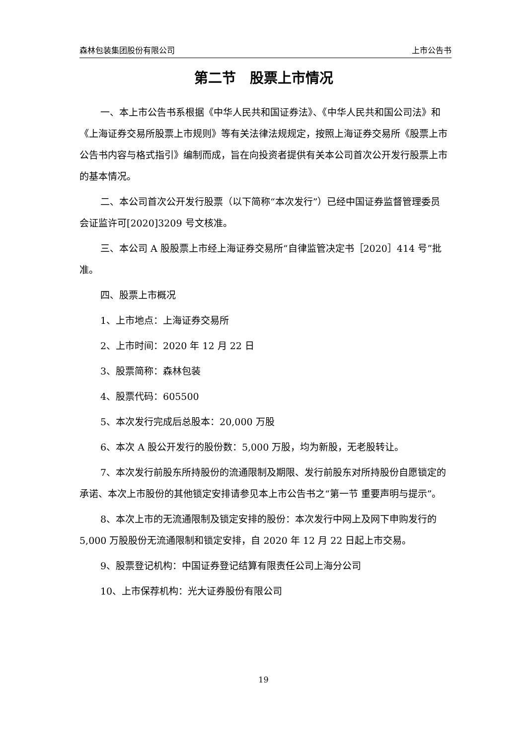森林包装集团股份有限公司 上市公告书
第二节　股票上市情况
一、本上市公告书系根据《中华人民共和国证券法》、《中华人民共和国公司法》和《上海证券交易所股票上市规则》等有关法律法规规定，按照上海证券交易所《股票上市公告书内容与格式指引》编制而成，旨在向投资者提供有关本公司首次公开发行股票上市的基本情况。
二、本公司首次公开发行股票（以下简称“本次发行”）已经中国证券监督管理委员会证监许可[2020]3209 号文核准。
三、本公司 A 股股票上市经上海证券交易所“自律监管决定书［2020］414 号”批准。
四、股票上市概况
1、上市地点：上海证券交易所
2、上市时间：2020 年 12 月 22 日
3、股票简称：森林包装
4、股票代码：605500
5、本次发行完成后总股本：20,000 万股
6、本次 A 股公开发行的股份数：5,000 万股，均为新股，无老股转让。
7、本次发行前股东所持股份的流通限制及期限、发行前股东对所持股份自愿锁定的承诺、本次上市股份的其他锁定安排请参见本上市公告书之“第一节 重要声明与提示”。
8、本次上市的无流通限制及锁定安排的股份：本次发行中网上及网下申购发行的 5,000 万股股份无流通限制和锁定安排，自 2020 年 12 月 22 日起上市交易。
9、股票登记机构：中国证券登记结算有限责任公司上海分公司
10、上市保荐机构：光大证券股份有限公司
19